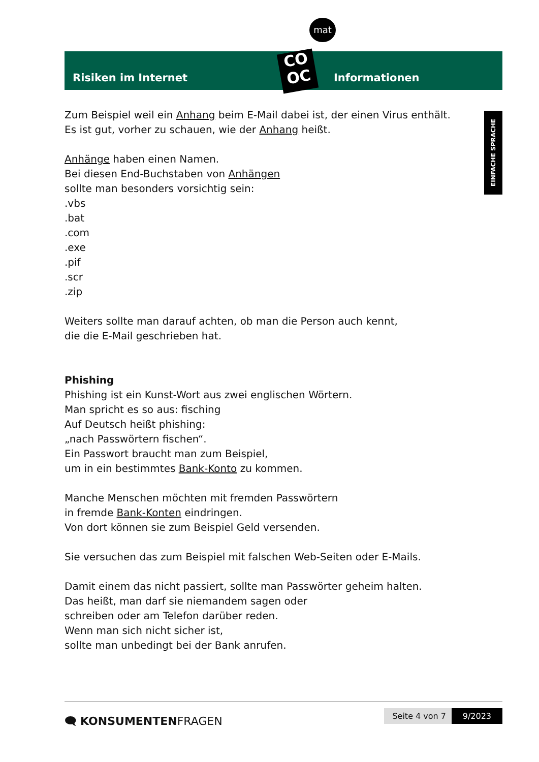mat
Risiken im Internet Informationen
CO
OC
EINFACHE SPRACHE
Zum Beispiel weil ein Anhang beim E-Mail dabei ist, der einen Virus enthält.
Es ist gut, vorher zu schauen, wie der Anhang heißt.
Anhänge haben einen Namen.
Bei diesen End-Buchstaben von Anhängen
sollte man besonders vorsichtig sein:
.vbs
.bat
.com
.exe
.pif
.scr
.zip
Weiters sollte man darauf achten, ob man die Person auch kennt,
die die E-Mail geschrieben hat.
Phishing
Phishing ist ein Kunst-Wort aus zwei englischen Wörtern.
Man spricht es so aus: fisching
Auf Deutsch heißt phishing:
„nach Passwörtern fischen“.
Ein Passwort braucht man zum Beispiel,
um in ein bestimmtes Bank-Konto zu kommen.
Manche Menschen möchten mit fremden Passwörtern
in fremde Bank-Konten eindringen.
Von dort können sie zum Beispiel Geld versenden.
Sie versuchen das zum Beispiel mit falschen Web-Seiten oder E-Mails.
Damit einem das nicht passiert, sollte man Passwörter geheim halten.
Das heißt, man darf sie niemandem sagen oder
schreiben oder am Telefon darüber reden.
Wenn man sich nicht sicher ist,
sollte man unbedingt bei der Bank anrufen.
🗨 KONSUMENTENFRAGEN Seite 4 von 7 9/2023